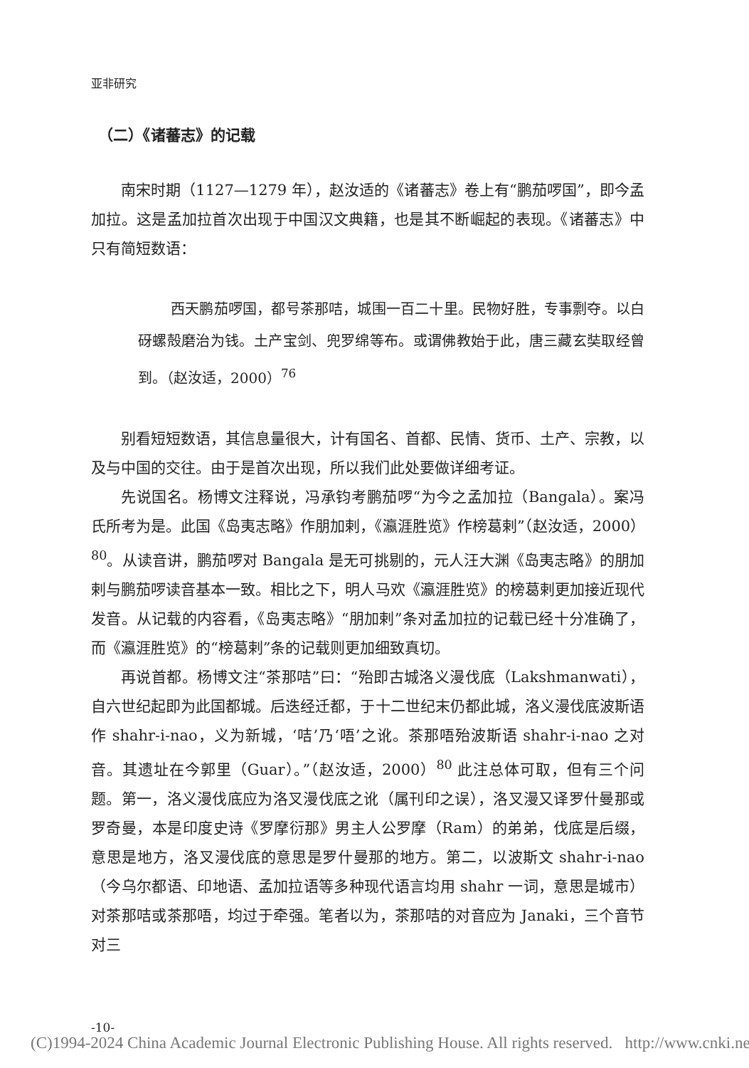亚非研究
（二）《诸蕃志》的记载
南宋时期（1127—1279 年），赵汝适的《诸蕃志》卷上有“鹏茄啰国”，即今孟加拉。这是孟加拉首次出现于中国汉文典籍，也是其不断崛起的表现。《诸蕃志》中只有简短数语：
西天鹏茄啰国，都号茶那咭，城围一百二十里。民物好胜，专事剽夺。以白砑螺殻磨治为钱。土产宝剑、兜罗绵等布。或谓佛教始于此，唐三藏玄奘取经曾到。（赵汝适，2000）<sup>76</sup>
别看短短数语，其信息量很大，计有国名、首都、民情、货币、土产、宗教，以及与中国的交往。由于是首次出现，所以我们此处要做详细考证。
先说国名。杨博文注释说，冯承钧考鹏茄啰“为今之孟加拉（Bangala）。案冯氏所考为是。此国《岛夷志略》作朋加剌，《瀛涯胜览》作榜葛剌”（赵汝适，2000）<sup>80</sup>。从读音讲，鹏茄啰对 Bangala 是无可挑剔的，元人汪大渊《岛夷志略》的朋加剌与鹏茄啰读音基本一致。相比之下，明人马欢《瀛涯胜览》的榜葛剌更加接近现代发音。从记载的内容看，《岛夷志略》“朋加剌”条对孟加拉的记载已经十分准确了，而《瀛涯胜览》的“榜葛剌”条的记载则更加细致真切。
再说首都。杨博文注“茶那咭”曰：“殆即古城洛义漫伐底（Lakshmanwati），自六世纪起即为此国都城。后迭经迁都，于十二世纪末仍都此城，洛义漫伐底波斯语作 shahr-i-nao，义为新城，‘咭’乃‘唔’之讹。茶那唔殆波斯语 shahr-i-nao 之对音。其遗址在今郭里（Guar）。”（赵汝适，2000）<sup>80</sup> 此注总体可取，但有三个问题。第一，洛义漫伐底应为洛叉漫伐底之讹（属刊印之误），洛叉漫又译罗什曼那或罗奇曼，本是印度史诗《罗摩衍那》男主人公罗摩（Ram）的弟弟，伐底是后缀，意思是地方，洛叉漫伐底的意思是罗什曼那的地方。第二，以波斯文 shahr-i-nao（今乌尔都语、印地语、孟加拉语等多种现代语言均用 shahr 一词，意思是城市）对茶那咭或茶那唔，均过于牵强。笔者以为，茶那咭的对音应为 Janaki，三个音节对三
-10-
(C)1994-2024 China Academic Journal Electronic Publishing House. All rights reserved. http://www.cnki.net